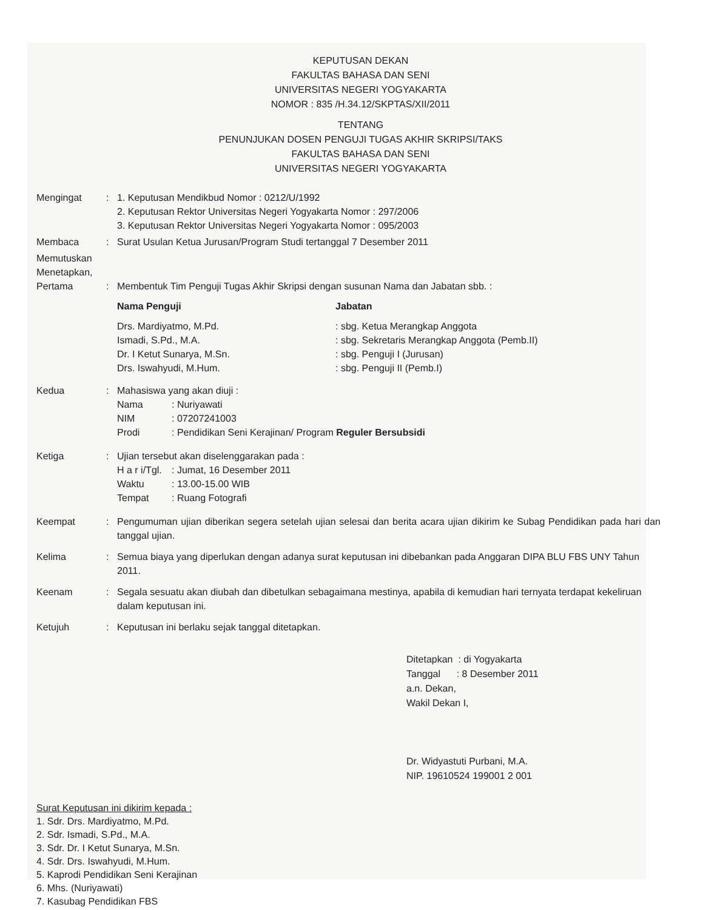KEPUTUSAN DEKAN
FAKULTAS BAHASA DAN SENI
UNIVERSITAS NEGERI YOGYAKARTA
NOMOR : 835 /H.34.12/SKPTAS/XII/2011
TENTANG
PENUNJUKAN DOSEN PENGUJI TUGAS AKHIR SKRIPSI/TAKS
FAKULTAS BAHASA DAN SENI
UNIVERSITAS NEGERI YOGYAKARTA
Mengingat : 1. Keputusan Mendikbud Nomor : 0212/U/1992
2. Keputusan Rektor Universitas Negeri Yogyakarta Nomor : 297/2006
3. Keputusan Rektor Universitas Negeri Yogyakarta Nomor : 095/2003
Membaca : Surat Usulan Ketua Jurusan/Program Studi tertanggal 7 Desember 2011
Memutuskan
Menetapkan,
Pertama
:
Membentuk Tim Penguji Tugas Akhir Skripsi dengan susunan Nama dan Jabatan sbb. :
Nama Penguji Jabatan
Drs. Mardiyatmo, M.Pd. : sbg. Ketua Merangkap Anggota
Ismadi, S.Pd., M.A. : sbg. Sekretaris Merangkap Anggota (Pemb.II)
Dr. I Ketut Sunarya, M.Sn. : sbg. Penguji I (Jurusan)
Drs. Iswahyudi, M.Hum. : sbg. Penguji II (Pemb.I)
Kedua : Mahasiswa yang akan diuji :
Nama: Nuriyawati
NIM: 07207241003
Prodi: Pendidikan Seni Kerajinan/ Program Reguler Bersubsidi
Ketiga : Ujian tersebut akan diselenggarakan pada :
H a r i/Tgl.: Jumat, 16 Desember 2011
Waktu: 13.00-15.00 WIB
Tempat: Ruang Fotografi
Keempat : Pengumuman ujian diberikan segera setelah ujian selesai dan berita acara ujian dikirim ke Subag Pendidikan pada hari dan tanggal ujian.
Kelima : Semua biaya yang diperlukan dengan adanya surat keputusan ini dibebankan pada Anggaran DIPA BLU FBS UNY Tahun 2011.
Keenam : Segala sesuatu akan diubah dan dibetulkan sebagaimana mestinya, apabila di kemudian hari ternyata terdapat kekeliruan dalam keputusan ini.
Ketujuh : Keputusan ini berlaku sejak tanggal ditetapkan.
Ditetapkan : di Yogyakarta
Tanggal : 8 Desember 2011
a.n. Dekan,
Wakil Dekan I,
Dr. Widyastuti Purbani, M.A.
NIP. 19610524 199001 2 001
Surat Keputusan ini dikirim kepada :
1. Sdr. Drs. Mardiyatmo, M.Pd.
2. Sdr. Ismadi, S.Pd., M.A.
3. Sdr. Dr. I Ketut Sunarya, M.Sn.
4. Sdr. Drs. Iswahyudi, M.Hum.
5. Kaprodi Pendidikan Seni Kerajinan
6. Mhs. (Nuriyawati)
7. Kasubag Pendidikan FBS